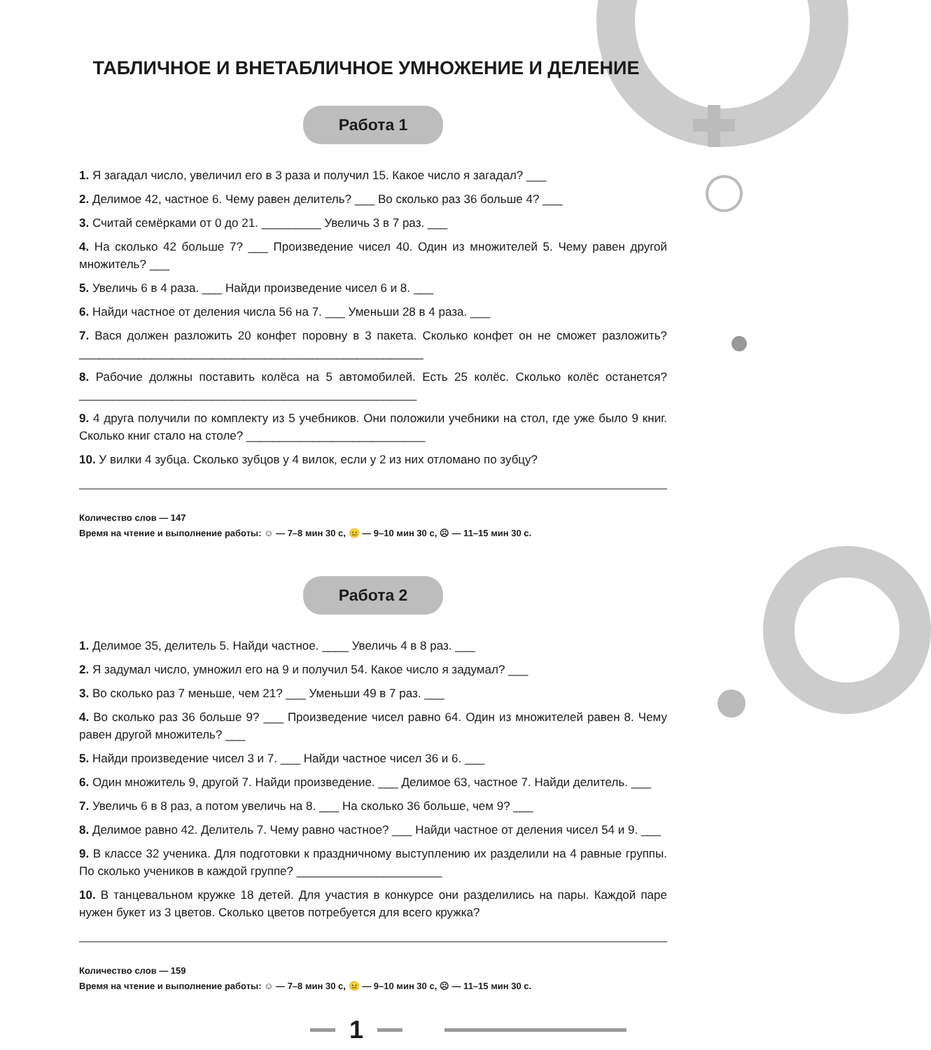ТАБЛИЧНОЕ И ВНЕТАБЛИЧНОЕ УМНОЖЕНИЕ И ДЕЛЕНИЕ
Работа 1
1. Я загадал число, увеличил его в 3 раза и получил 15. Какое число я загадал? ___
2. Делимое 42, частное 6. Чему равен делитель? ___ Во сколько раз 36 больше 4? ___
3. Считай семёрками от 0 до 21. _________ Увеличь 3 в 7 раз. ___
4. На сколько 42 больше 7? ___ Произведение чисел 40. Один из множителей 5. Чему равен другой множитель? ___
5. Увеличь 6 в 4 раза. ___ Найди произведение чисел 6 и 8. ___
6. Найди частное от деления числа 56 на 7. ___ Уменьши 28 в 4 раза. ___
7. Вася должен разложить 20 конфет поровну в 3 пакета. Сколько конфет он не сможет разложить? ____________________________________________________
8. Рабочие должны поставить колёса на 5 автомобилей. Есть 25 колёс. Сколько колёс останется? ___________________________________________________
9. 4 друга получили по комплекту из 5 учебников. Они положили учебники на стол, где уже было 9 книг. Сколько книг стало на столе? ___________________________
10. У вилки 4 зубца. Сколько зубцов у 4 вилок, если у 2 из них отломано по зубцу?
Количество слов — 147
Время на чтение и выполнение работы: ☺ — 7–8 мин 30 с, 😐 — 9–10 мин 30 с, ☹ — 11–15 мин 30 с.
Работа 2
1. Делимое 35, делитель 5. Найди частное. ____ Увеличь 4 в 8 раз. ___
2. Я задумал число, умножил его на 9 и получил 54. Какое число я задумал? ___
3. Во сколько раз 7 меньше, чем 21? ___ Уменьши 49 в 7 раз. ___
4. Во сколько раз 36 больше 9? ___ Произведение чисел равно 64. Один из множителей равен 8. Чему равен другой множитель? ___
5. Найди произведение чисел 3 и 7. ___ Найди частное чисел 36 и 6. ___
6. Один множитель 9, другой 7. Найди произведение. ___ Делимое 63, частное 7. Найди делитель. ___
7. Увеличь 6 в 8 раз, а потом увеличь на 8. ___ На сколько 36 больше, чем 9? ___
8. Делимое равно 42. Делитель 7. Чему равно частное? ___ Найди частное от деления чисел 54 и 9. ___
9. В классе 32 ученика. Для подготовки к праздничному выступлению их разделили на 4 равные группы. По сколько учеников в каждой группе? ______________________
10. В танцевальном кружке 18 детей. Для участия в конкурсе они разделились на пары. Каждой паре нужен букет из 3 цветов. Сколько цветов потребуется для всего кружка?
Количество слов — 159
Время на чтение и выполнение работы: ☺ — 7–8 мин 30 с, 😐 — 9–10 мин 30 с, ☹ — 11–15 мин 30 с.
1